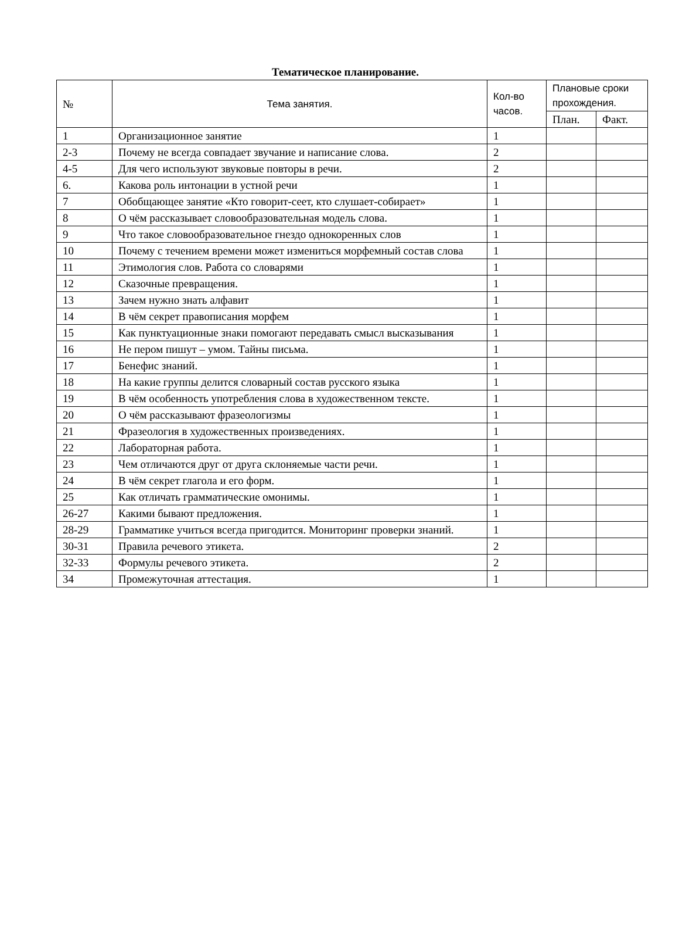Тематическое планирование.
| № | Тема занятия. | Кол-во часов. | Плановые сроки прохождения. | |
| --- | --- | --- | --- | --- |
| | | | План. | Факт. |
| 1 | Организационное занятие | 1 | | |
| 2-3 | Почему не всегда совпадает звучание и написание слова. | 2 | | |
| 4-5 | Для чего используют звуковые повторы в речи. | 2 | | |
| 6. | Какова роль интонации в устной речи | 1 | | |
| 7 | Обобщающее занятие «Кто говорит-сеет, кто слушает-собирает» | 1 | | |
| 8 | О чём рассказывает словообразовательная модель слова. | 1 | | |
| 9 | Что такое словообразовательное гнездо однокоренных слов | 1 | | |
| 10 | Почему с течением времени может измениться морфемный состав слова | 1 | | |
| 11 | Этимология слов. Работа со словарями | 1 | | |
| 12 | Сказочные превращения. | 1 | | |
| 13 | Зачем нужно знать алфавит | 1 | | |
| 14 | В чём секрет правописания морфем | 1 | | |
| 15 | Как пунктуационные знаки помогают передавать смысл высказывания | 1 | | |
| 16 | Не пером пишут – умом. Тайны письма. | 1 | | |
| 17 | Бенефис знаний. | 1 | | |
| 18 | На какие группы делится словарный состав русского языка | 1 | | |
| 19 | В чём особенность употребления слова в художественном тексте. | 1 | | |
| 20 | О чём рассказывают фразеологизмы | 1 | | |
| 21 | Фразеология в художественных произведениях. | 1 | | |
| 22 | Лабораторная работа. | 1 | | |
| 23 | Чем отличаются друг от друга склоняемые части речи. | 1 | | |
| 24 | В чём секрет глагола и его форм. | 1 | | |
| 25 | Как отличать грамматические омонимы. | 1 | | |
| 26-27 | Какими бывают предложения. | 1 | | |
| 28-29 | Грамматике учиться всегда пригодится. Мониторинг проверки знаний. | 1 | | |
| 30-31 | Правила речевого этикета. | 2 | | |
| 32-33 | Формулы речевого этикета. | 2 | | |
| 34 | Промежуточная аттестация. | 1 | | |